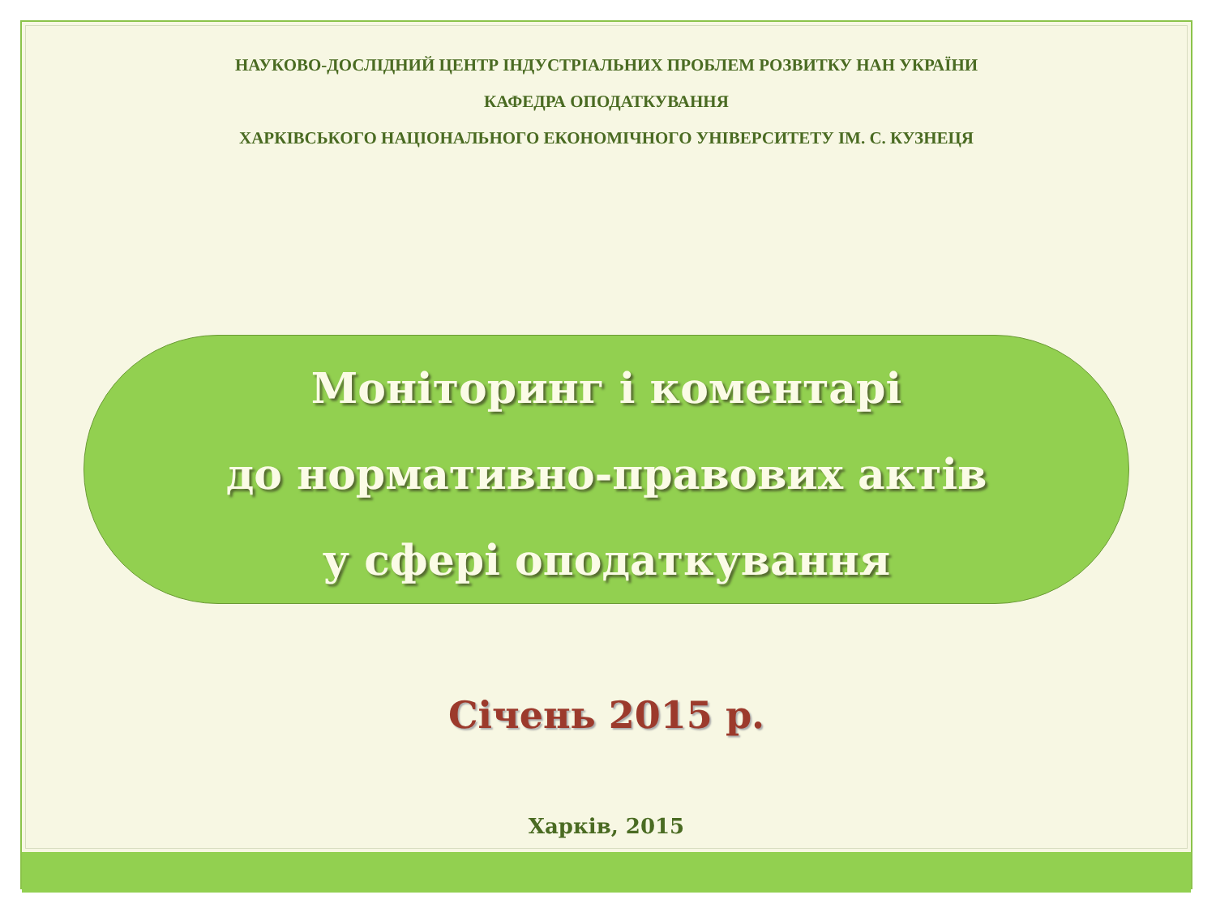НАУКОВО-ДОСЛІДНИЙ ЦЕНТР ІНДУСТРІАЛЬНИХ ПРОБЛЕМ РОЗВИТКУ НАН УКРАЇНИ
КАФЕДРА ОПОДАТКУВАННЯ
ХАРКІВСЬКОГО НАЦІОНАЛЬНОГО ЕКОНОМІЧНОГО УНІВЕРСИТЕТУ ІМ. С. КУЗНЕЦЯ
Моніторинг і коментарі
до нормативно-правових актів
у сфері оподаткування
Січень 2015 р.
Харків, 2015